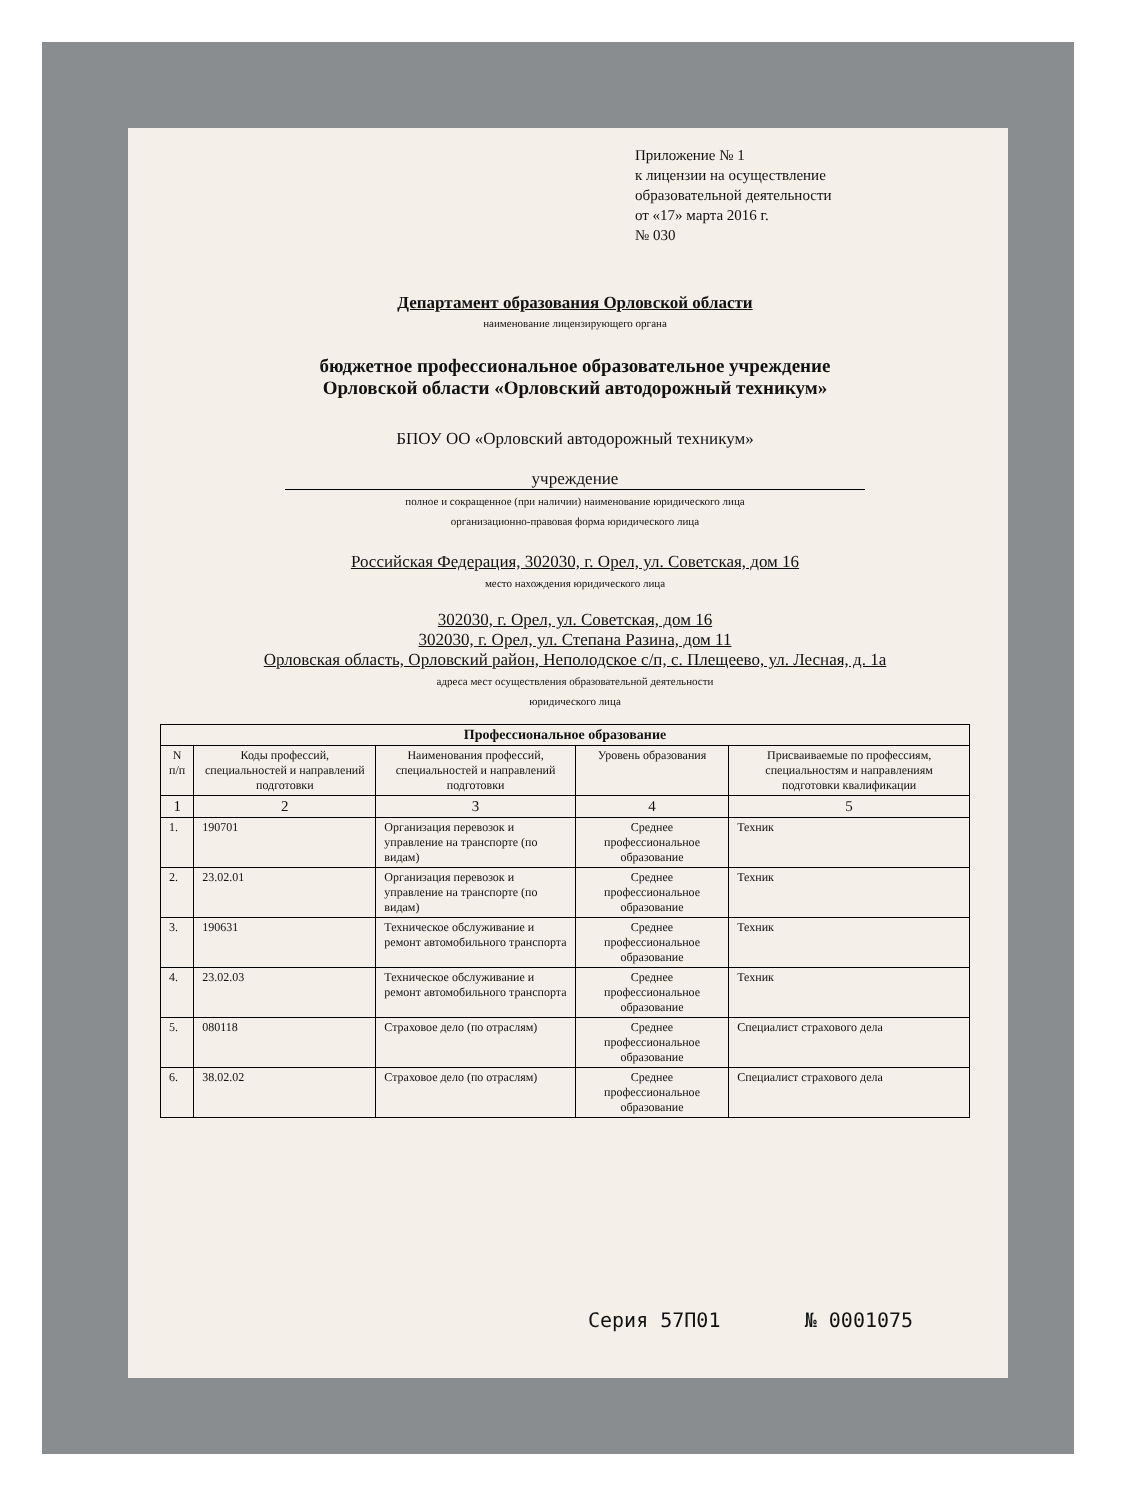Приложение № 1
к лицензии на осуществление
образовательной деятельности
от «17» марта 2016 г.
№ 030
Департамент образования Орловской области
наименование лицензирующего органа
бюджетное профессиональное образовательное учреждение
Орловской области «Орловский автодорожный техникум»
БПОУ ОО «Орловский автодорожный техникум»
учреждение
полное и сокращенное (при наличии) наименование юридического лица
организационно-правовая форма юридического лица
Российская Федерация, 302030, г. Орел, ул. Советская, дом 16
место нахождения юридического лица
302030, г. Орел, ул. Советская, дом 16
302030, г. Орел, ул. Степана Разина, дом 11
Орловская область, Орловский район, Неполодское с/п, с. Плещеево, ул. Лесная, д. 1а
адреса мест осуществления образовательной деятельности
юридического лица
| Профессиональное образование | | | | |
| --- | --- | --- | --- | --- |
| N п/п | Коды профессий, специальностей и направлений подготовки | Наименования профессий, специальностей и направлений подготовки | Уровень образования | Присваиваемые по профессиям, специальностям и направлениям подготовки квалификации |
| 1 | 2 | 3 | 4 | 5 |
| 1. | 190701 | Организация перевозок и управление на транспорте (по видам) | Среднее профессиональное образование | Техник |
| 2. | 23.02.01 | Организация перевозок и управление на транспорте (по видам) | Среднее профессиональное образование | Техник |
| 3. | 190631 | Техническое обслуживание и ремонт автомобильного транспорта | Среднее профессиональное образование | Техник |
| 4. | 23.02.03 | Техническое обслуживание и ремонт автомобильного транспорта | Среднее профессиональное образование | Техник |
| 5. | 080118 | Страховое дело (по отраслям) | Среднее профессиональное образование | Специалист страхового дела |
| 6. | 38.02.02 | Страховое дело (по отраслям) | Среднее профессиональное образование | Специалист страхового дела |
Серия 57П01 № 0001075